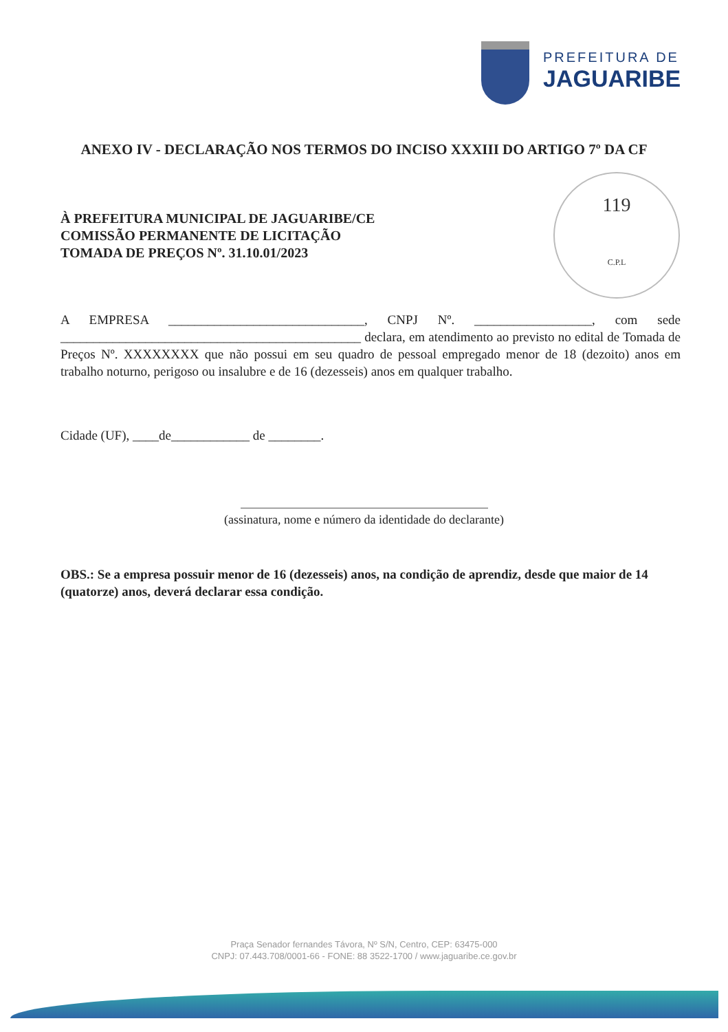PREFEITURA DE
JAGUARIBE
ANEXO IV - DECLARAÇÃO NOS TERMOS DO INCISO XXXIII DO ARTIGO 7º DA CF
119
C.P.L
À PREFEITURA MUNICIPAL DE JAGUARIBE/CE
COMISSÃO PERMANENTE DE LICITAÇÃO
TOMADA DE PREÇOS Nº. 31.10.01/2023
A EMPRESA ______________________________, CNPJ Nº. __________________, com sede ______________________________________________ declara, em atendimento ao previsto no edital de Tomada de Preços Nº. XXXXXXXX que não possui em seu quadro de pessoal empregado menor de 18 (dezoito) anos em trabalho noturno, perigoso ou insalubre e de 16 (dezesseis) anos em qualquer trabalho.
Cidade (UF), ____de____________ de ________.
(assinatura, nome e número da identidade do declarante)
OBS.: Se a empresa possuir menor de 16 (dezesseis) anos, na condição de aprendiz, desde que maior de 14 (quatorze) anos, deverá declarar essa condição.
Praça Senador fernandes Távora, Nº S/N, Centro, CEP: 63475-000
CNPJ: 07.443.708/0001-66 - FONE: 88 3522-1700 / www.jaguaribe.ce.gov.br